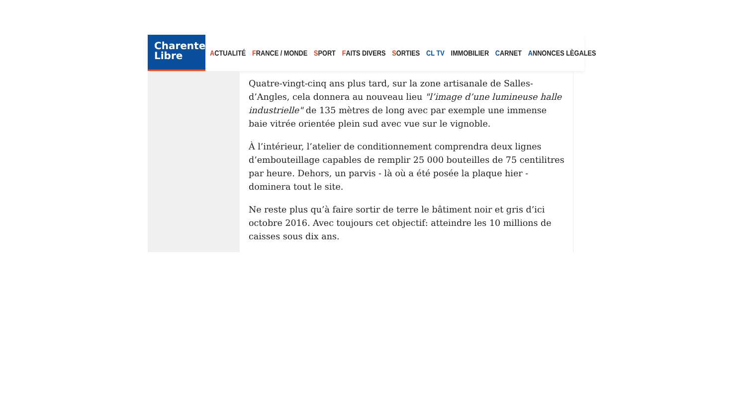Charente
Libre
ACTUALITÉ FRANCE / MONDE SPORT FAITS DIVERS SORTIES CL TV IMMOBILIER CARNET ANNONCES LÈGALES
Quatre-vingt-cinq ans plus tard, sur la zone artisanale de Salles-d’Angles, cela donnera au nouveau lieu "l’image d’une lumineuse halle industrielle" de 135 mètres de long avec par exemple une immense baie vitrée orientée plein sud avec vue sur le vignoble.
À l’intérieur, l’atelier de conditionnement comprendra deux lignes d’embouteillage capables de remplir 25 000 bouteilles de 75 centilitres par heure. Dehors, un parvis - là où a été posée la plaque hier - dominera tout le site.
Ne reste plus qu’à faire sortir de terre le bâtiment noir et gris d’ici octobre 2016. Avec toujours cet objectif: atteindre les 10 millions de caisses sous dix ans.